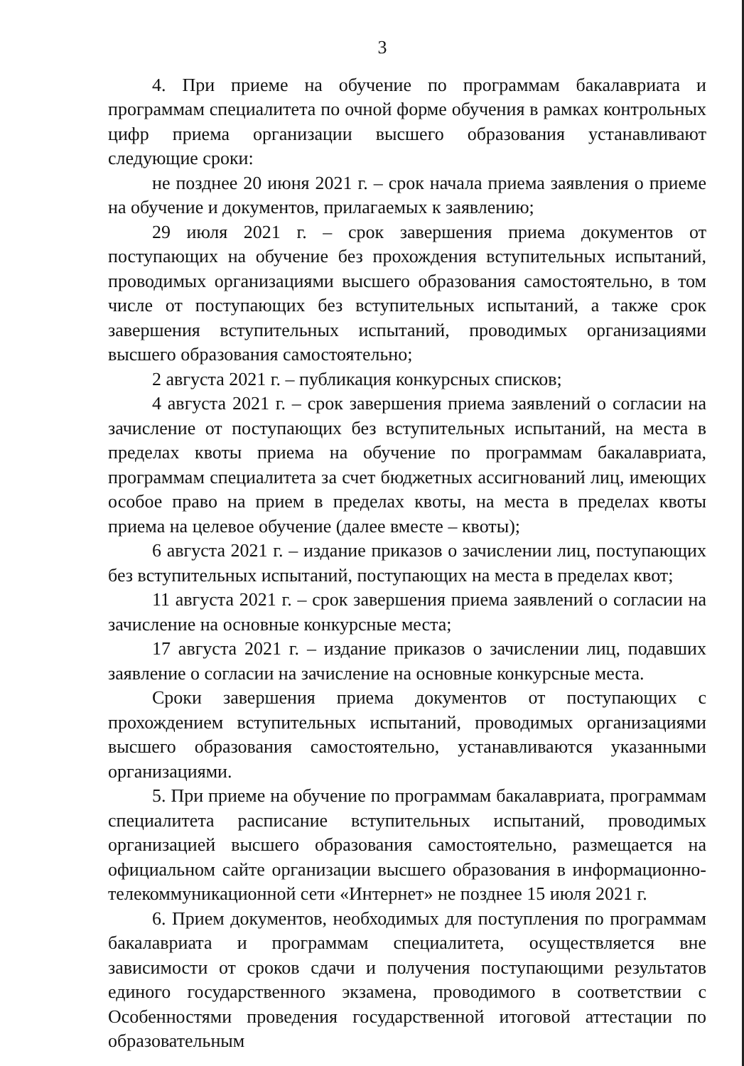3
4. При приеме на обучение по программам бакалавриата и программам специалитета по очной форме обучения в рамках контрольных цифр приема организации высшего образования устанавливают следующие сроки:
не позднее 20 июня 2021 г. – срок начала приема заявления о приеме на обучение и документов, прилагаемых к заявлению;
29 июля 2021 г. – срок завершения приема документов от поступающих на обучение без прохождения вступительных испытаний, проводимых организациями высшего образования самостоятельно, в том числе от поступающих без вступительных испытаний, а также срок завершения вступительных испытаний, проводимых организациями высшего образования самостоятельно;
2 августа 2021 г. – публикация конкурсных списков;
4 августа 2021 г. – срок завершения приема заявлений о согласии на зачисление от поступающих без вступительных испытаний, на места в пределах квоты приема на обучение по программам бакалавриата, программам специалитета за счет бюджетных ассигнований лиц, имеющих особое право на прием в пределах квоты, на места в пределах квоты приема на целевое обучение (далее вместе – квоты);
6 августа 2021 г. – издание приказов о зачислении лиц, поступающих без вступительных испытаний, поступающих на места в пределах квот;
11 августа 2021 г. – срок завершения приема заявлений о согласии на зачисление на основные конкурсные места;
17 августа 2021 г. – издание приказов о зачислении лиц, подавших заявление о согласии на зачисление на основные конкурсные места.
Сроки завершения приема документов от поступающих с прохождением вступительных испытаний, проводимых организациями высшего образования самостоятельно, устанавливаются указанными организациями.
5. При приеме на обучение по программам бакалавриата, программам специалитета расписание вступительных испытаний, проводимых организацией высшего образования самостоятельно, размещается на официальном сайте организации высшего образования в информационно-телекоммуникационной сети «Интернет» не позднее 15 июля 2021 г.
6. Прием документов, необходимых для поступления по программам бакалавриата и программам специалитета, осуществляется вне зависимости от сроков сдачи и получения поступающими результатов единого государственного экзамена, проводимого в соответствии с Особенностями проведения государственной итоговой аттестации по образовательным